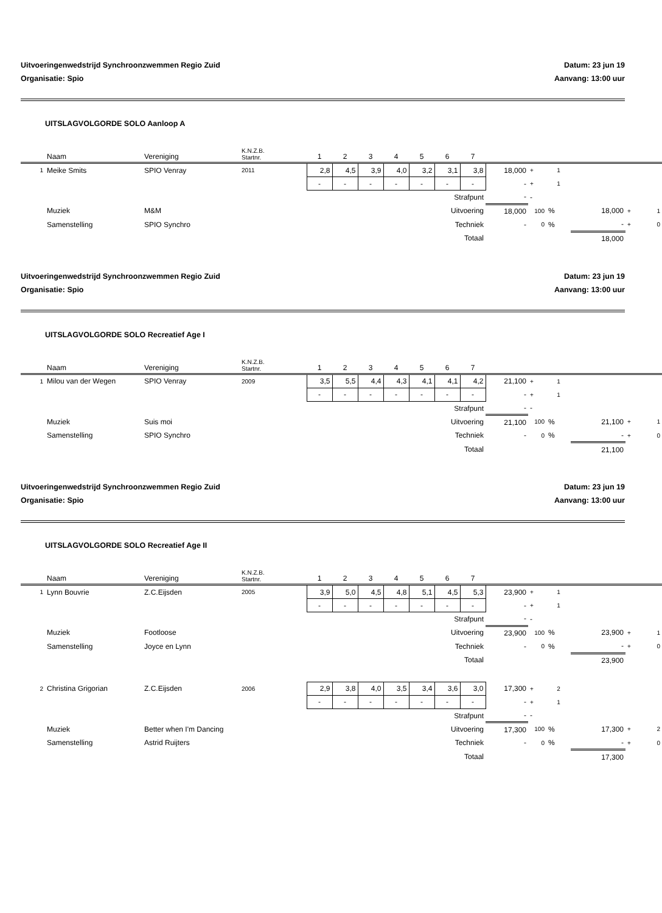Uitvoeringenwedstrijd Synchroonzwemmen Regio Zuid
Organisatie: Spio
Datum: 23 jun 19
Aanvang: 13:00 uur
UITSLAGVOLGORDE SOLO Aanloop A
| | Naam | Vereniging | K.N.Z.B. Startnr. | 1 | 2 | 3 | 4 | 5 | 6 | 7 | | | | | | |
| 1 | Meike Smits | SPIO Venray | 2011 | 2,8 | 4,5 | 3,9 | 4,0 | 3,2 | 3,1 | 3,8 | 18,000 | + | 1 | | | |
| | | | | - | - | - | - | - | - | - | - | + | 1 | | | |
| | | | | | | | Strafpunt | | | | - | - | | | | |
| | Muziek | M&M | | | | | Uitvoering | | | | 18,000 | 100 | % | 18,000 | + | 1 |
| | Samenstelling | SPIO Synchro | | | | | Techniek | | | | - | 0 | % | - | + | 0 |
| | | | | | | | Totaal | | | | | | | 18,000 | | |
Uitvoeringenwedstrijd Synchroonzwemmen Regio Zuid
Organisatie: Spio
Datum: 23 jun 19
Aanvang: 13:00 uur
UITSLAGVOLGORDE SOLO Recreatief Age I
| | Naam | Vereniging | K.N.Z.B. Startnr. | 1 | 2 | 3 | 4 | 5 | 6 | 7 | | | | | | |
| 1 | Milou van der Wegen | SPIO Venray | 2009 | 3,5 | 5,5 | 4,4 | 4,3 | 4,1 | 4,1 | 4,2 | 21,100 | + | 1 | | | |
| | | | | - | - | - | - | - | - | - | - | + | 1 | | | |
| | | | | | | | Strafpunt | | | | - | - | | | | |
| | Muziek | Suis moi | | | | | Uitvoering | | | | 21,100 | 100 | % | 21,100 | + | 1 |
| | Samenstelling | SPIO Synchro | | | | | Techniek | | | | - | 0 | % | - | + | 0 |
| | | | | | | | Totaal | | | | | | | 21,100 | | |
Uitvoeringenwedstrijd Synchroonzwemmen Regio Zuid
Organisatie: Spio
Datum: 23 jun 19
Aanvang: 13:00 uur
UITSLAGVOLGORDE SOLO Recreatief Age II
| | Naam | Vereniging | K.N.Z.B. Startnr. | 1 | 2 | 3 | 4 | 5 | 6 | 7 | | | | | | |
| 1 | Lynn Bouvrie | Z.C.Eijsden | 2005 | 3,9 | 5,0 | 4,5 | 4,8 | 5,1 | 4,5 | 5,3 | 23,900 | + | 1 | | | |
| | | | | - | - | - | - | - | - | - | - | + | 1 | | | |
| | | | | | | | Strafpunt | | | | - | - | | | | |
| | Muziek | Footloose | | | | | Uitvoering | | | | 23,900 | 100 | % | 23,900 | + | 1 |
| | Samenstelling | Joyce en Lynn | | | | | Techniek | | | | - | 0 | % | - | + | 0 |
| | | | | | | | Totaal | | | | | | | 23,900 | | |
| 2 | Christina Grigorian | Z.C.Eijsden | 2006 | 2,9 | 3,8 | 4,0 | 3,5 | 3,4 | 3,6 | 3,0 | 17,300 | + | 2 | | | |
| | | | | - | - | - | - | - | - | - | - | + | 1 | | | |
| | | | | | | | Strafpunt | | | | - | - | | | | |
| | Muziek | Better when I'm Dancing | | | | | Uitvoering | | | | 17,300 | 100 | % | 17,300 | + | 2 |
| | Samenstelling | Astrid Ruijters | | | | | Techniek | | | | - | 0 | % | - | + | 0 |
| | | | | | | | Totaal | | | | | | | 17,300 | | |